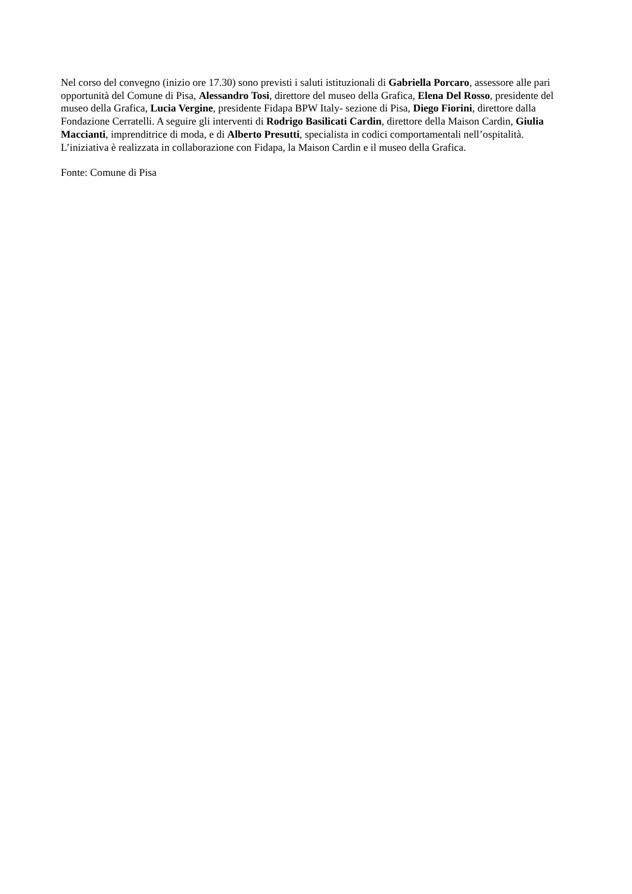Nel corso del convegno (inizio ore 17.30) sono previsti i saluti istituzionali di Gabriella Porcaro, assessore alle pari opportunità del Comune di Pisa, Alessandro Tosi, direttore del museo della Grafica, Elena Del Rosso, presidente del museo della Grafica, Lucia Vergine, presidente Fidapa BPW Italy- sezione di Pisa, Diego Fiorini, direttore dalla Fondazione Cerratelli. A seguire gli interventi di Rodrigo Basilicati Cardin, direttore della Maison Cardin, Giulia Maccianti, imprenditrice di moda, e di Alberto Presutti, specialista in codici comportamentali nell’ospitalità. L’iniziativa è realizzata in collaborazione con Fidapa, la Maison Cardin e il museo della Grafica.
Fonte: Comune di Pisa